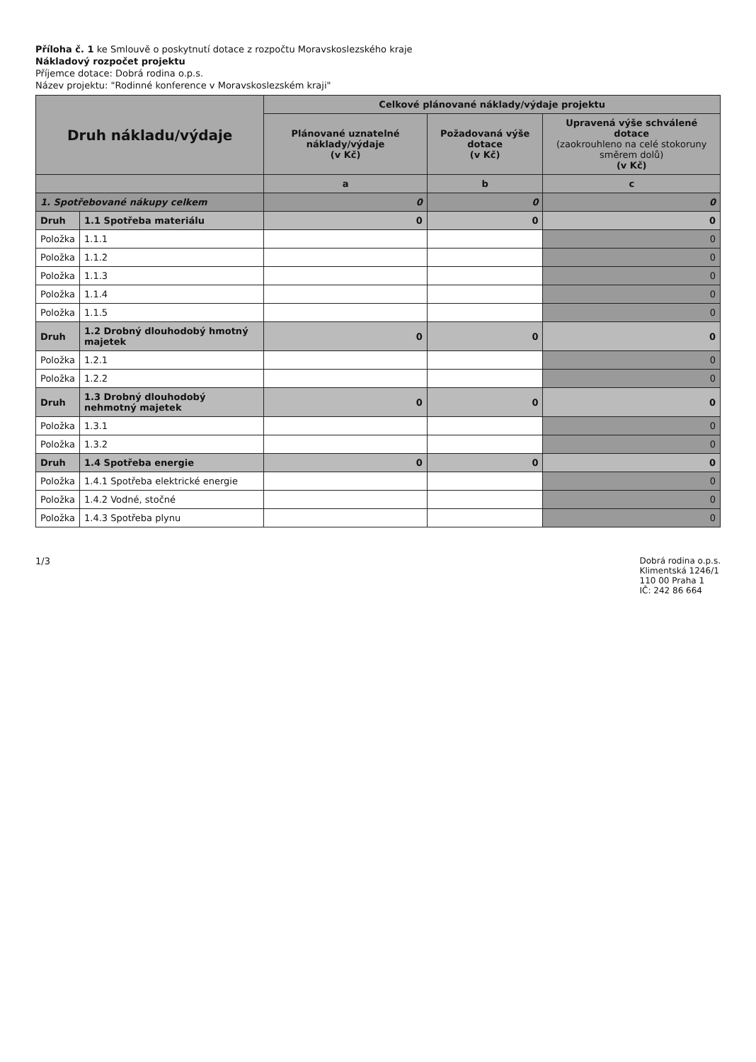Příloha č. 1 ke Smlouvě o poskytnutí dotace z rozpočtu Moravskoslezského kraje
Nákladový rozpočet projektu
Příjemce dotace: Dobrá rodina o.p.s.
Název projektu: "Rodinné konference v Moravskoslezském kraji"
| Druh nákladu/výdaje | | Celkové plánované náklady/výdaje projektu | | |
| --- | --- | --- | --- | --- |
| | | Plánované uznatelné náklady/výdaje (v Kč) | Požadovaná výše dotace (v Kč) | Upravená výše schválené dotace (zaokrouhleno na celé stokoruny směrem dolů) (v Kč) |
| | | a | b | c |
| 1. Spotřebované nákupy celkem | | 0 | 0 | 0 |
| Druh | 1.1 Spotřeba materiálu | 0 | 0 | 0 |
| Položka | 1.1.1 | | | 0 |
| Položka | 1.1.2 | | | 0 |
| Položka | 1.1.3 | | | 0 |
| Položka | 1.1.4 | | | 0 |
| Položka | 1.1.5 | | | 0 |
| Druh | 1.2 Drobný dlouhodobý hmotný majetek | 0 | 0 | 0 |
| Položka | 1.2.1 | | | 0 |
| Položka | 1.2.2 | | | 0 |
| Druh | 1.3 Drobný dlouhodobý nehmotný majetek | 0 | 0 | 0 |
| Položka | 1.3.1 | | | 0 |
| Položka | 1.3.2 | | | 0 |
| Druh | 1.4 Spotřeba energie | 0 | 0 | 0 |
| Položka | 1.4.1 Spotřeba elektrické energie | | | 0 |
| Položka | 1.4.2 Vodné, stočné | | | 0 |
| Položka | 1.4.3 Spotřeba plynu | | | 0 |
1/3 Dobrá rodina o.p.s.
Klimentská 1246/1
110 00 Praha 1
IČ: 242 86 664